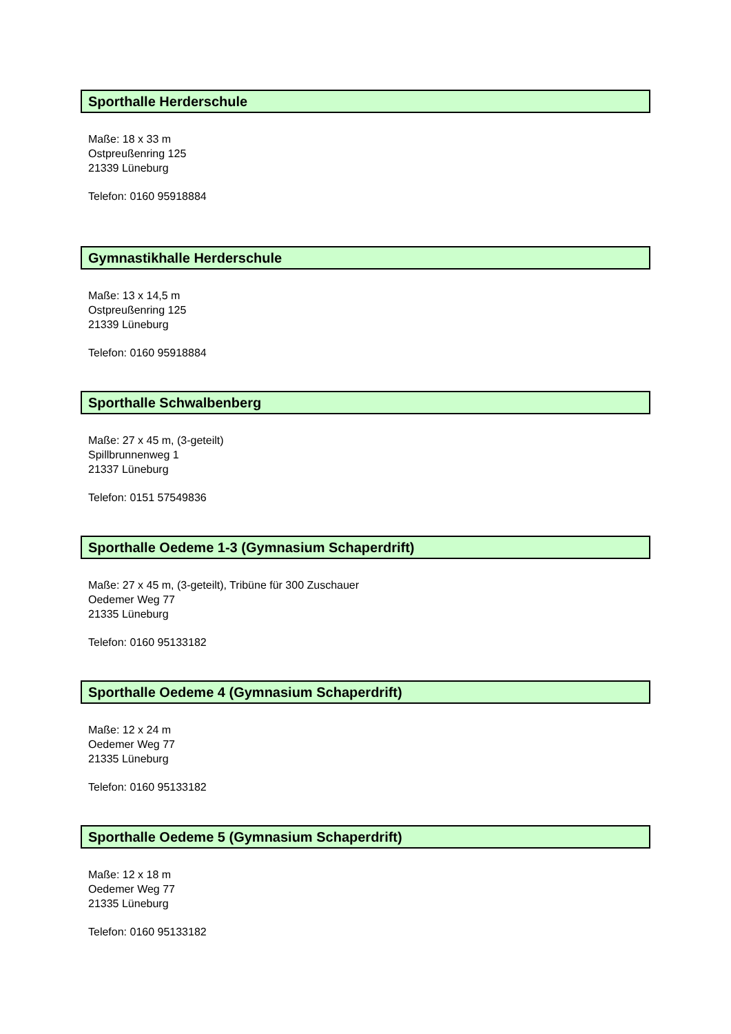Sporthalle Herderschule
Maße: 18 x 33 m
Ostpreußenring 125
21339 Lüneburg
Telefon: 0160 95918884
Gymnastikhalle Herderschule
Maße: 13 x 14,5 m
Ostpreußenring 125
21339 Lüneburg
Telefon: 0160 95918884
Sporthalle Schwalbenberg
Maße: 27 x 45 m, (3-geteilt)
Spillbrunnenweg 1
21337 Lüneburg
Telefon: 0151 57549836
Sporthalle Oedeme 1-3 (Gymnasium Schaperdrift)
Maße: 27 x 45 m, (3-geteilt), Tribüne für 300 Zuschauer
Oedemer Weg 77
21335 Lüneburg
Telefon: 0160 95133182
Sporthalle Oedeme 4 (Gymnasium Schaperdrift)
Maße: 12 x 24 m
Oedemer Weg 77
21335 Lüneburg
Telefon: 0160 95133182
Sporthalle Oedeme 5 (Gymnasium Schaperdrift)
Maße: 12 x 18 m
Oedemer Weg 77
21335 Lüneburg
Telefon: 0160 95133182